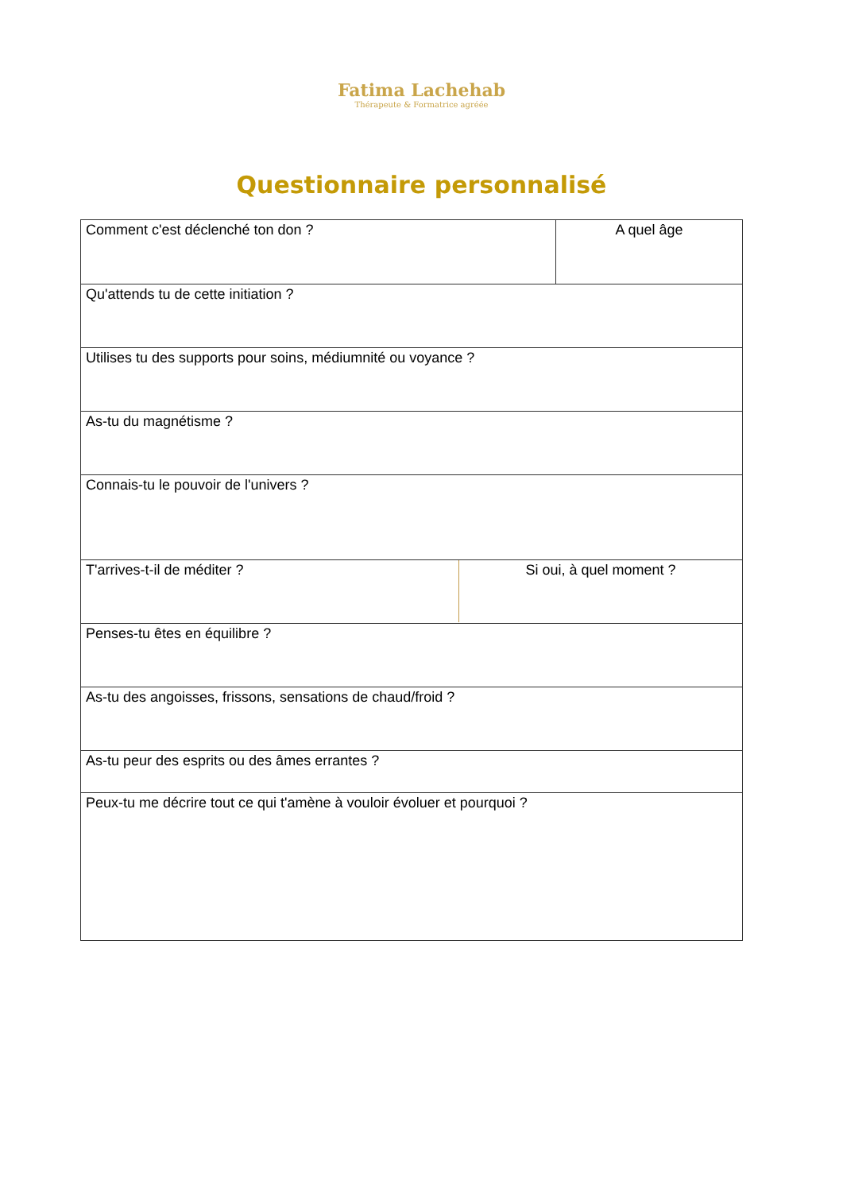Fatima Lachehab
Thérapeute & Formatrice agréée
Questionnaire personnalisé
| Comment c'est déclenché ton don ? | A quel âge |
| Qu'attends tu de cette initiation ? | |
| Utilises tu des supports pour soins, médiumnité ou voyance ? | |
| As-tu du magnétisme ? | |
| Connais-tu le pouvoir de l'univers ? | |
| / T'arrives-t-il de méditer ? / Si oui, à quel moment ? / | |
| Penses-tu êtes en équilibre ? | |
| As-tu des angoisses, frissons, sensations de chaud/froid ? | |
| As-tu peur des esprits ou des âmes errantes ? | |
| Peux-tu me décrire tout ce qui t'amène à vouloir évoluer et pourquoi ? | |